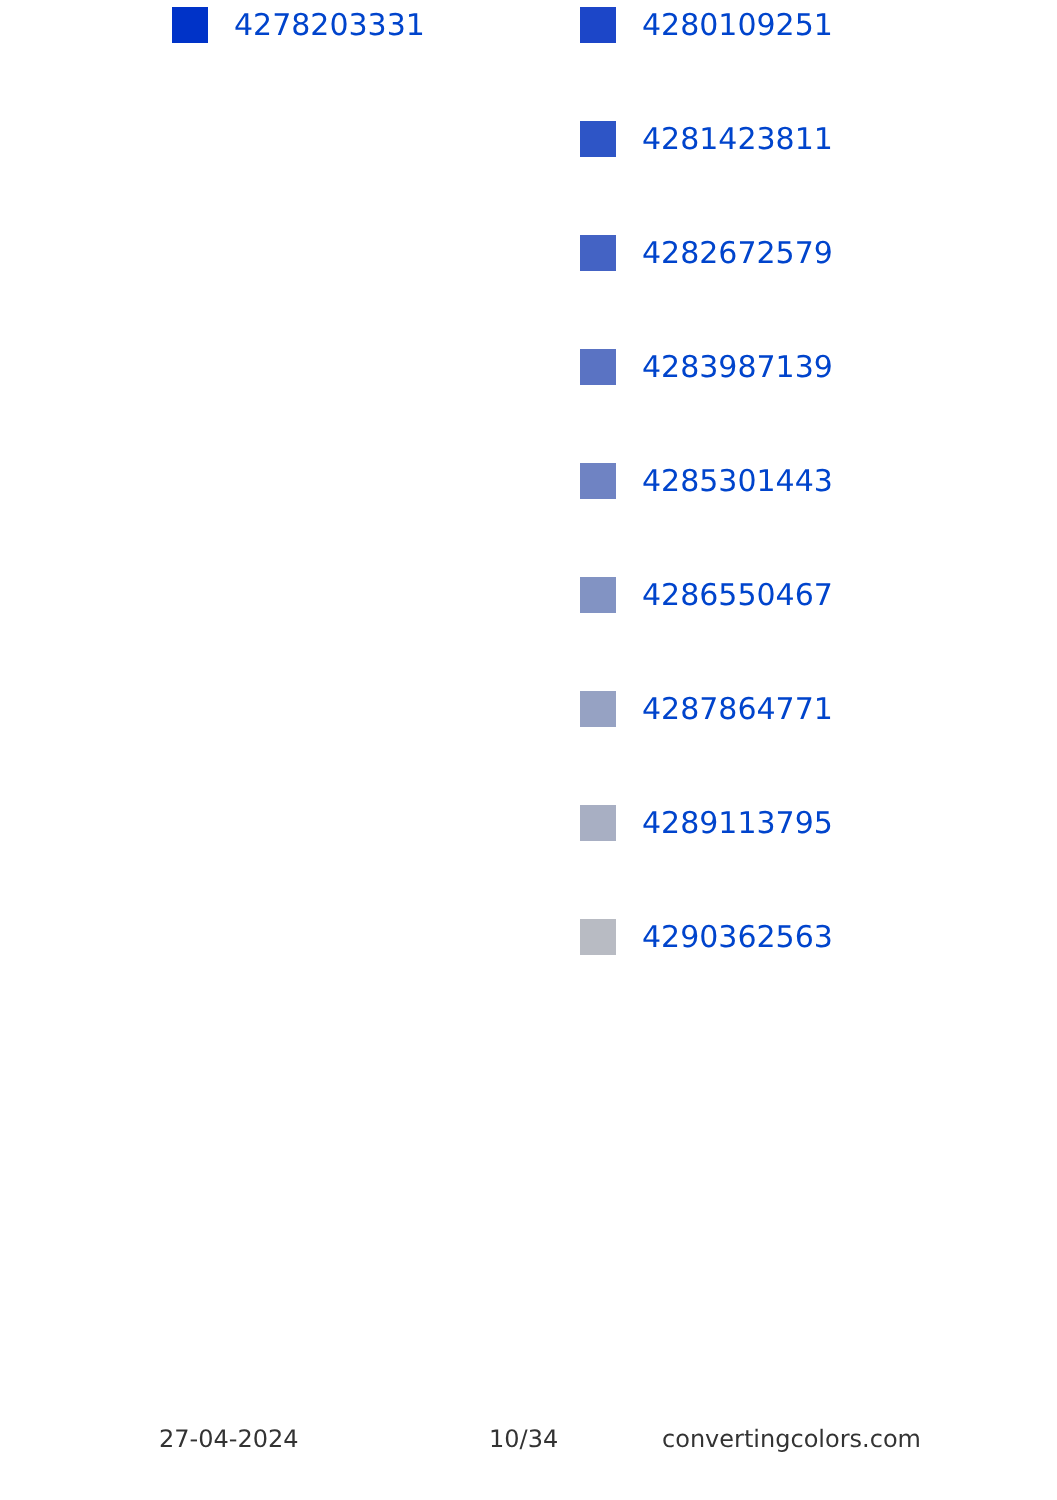4278203331 4280109251
4281423811
4282672579
4283987139
4285301443
4286550467
4287864771
4289113795
4290362563
27-04-2024 10/34 convertingcolors.com